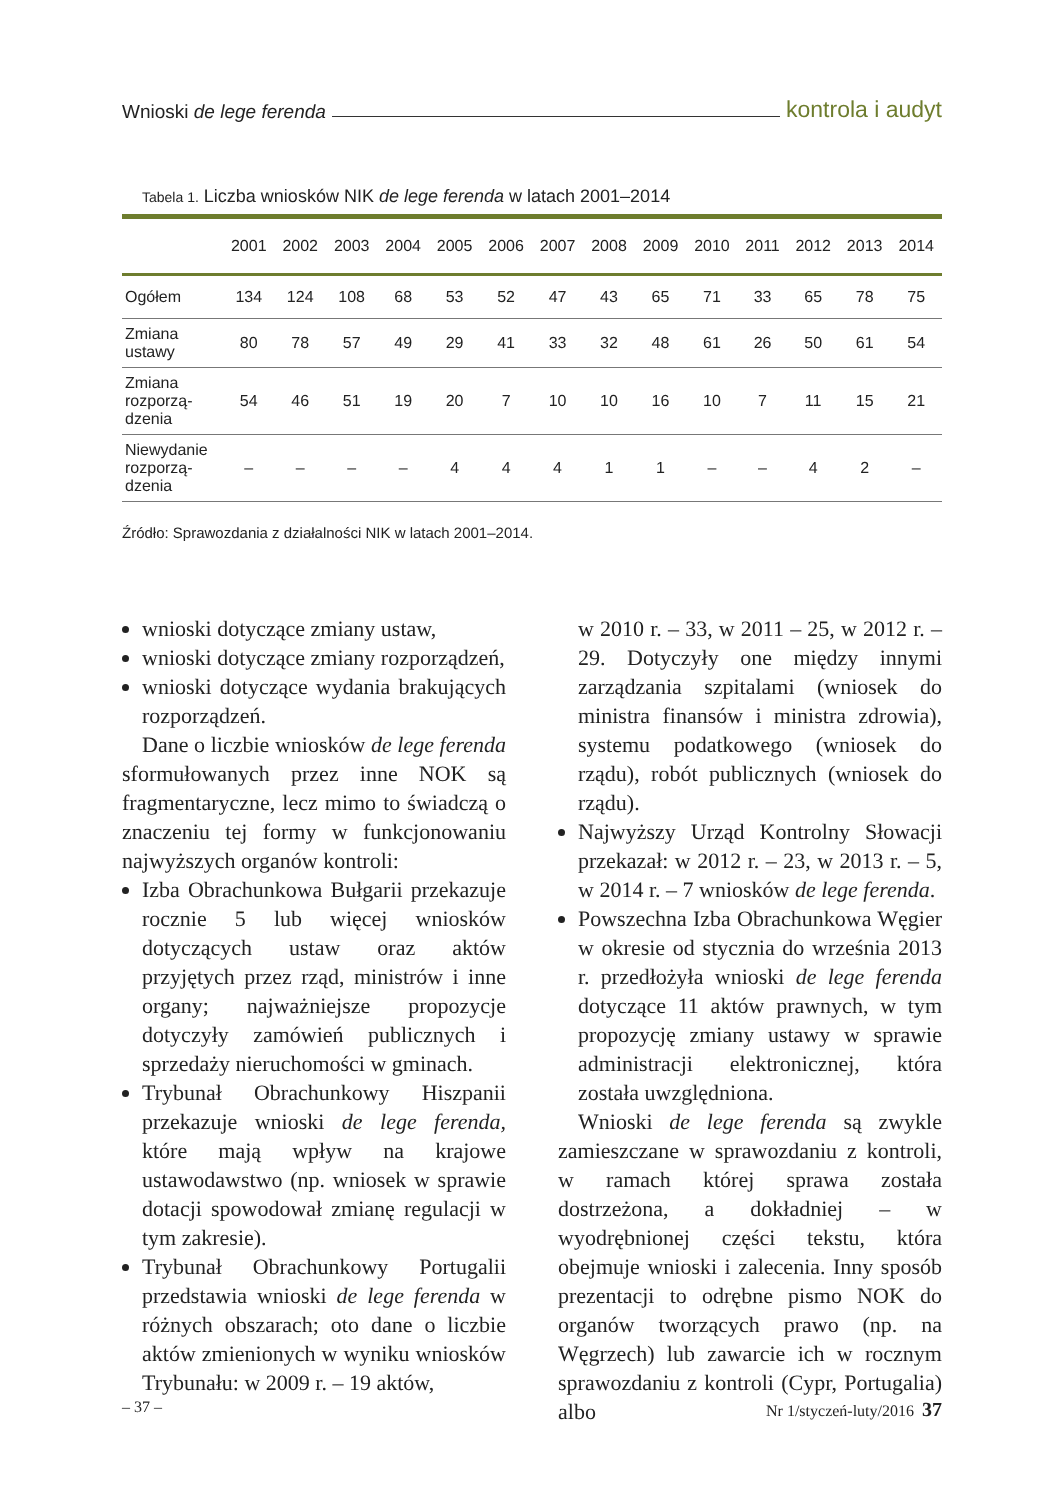Wnioski de lege ferenda kontrola i audyt
Tabela 1. Liczba wniosków NIK de lege ferenda w latach 2001–2014
| | 2001 | 2002 | 2003 | 2004 | 2005 | 2006 | 2007 | 2008 | 2009 | 2010 | 2011 | 2012 | 2013 | 2014 |
| --- | --- | --- | --- | --- | --- | --- | --- | --- | --- | --- | --- | --- | --- | --- |
| Ogółem | 134 | 124 | 108 | 68 | 53 | 52 | 47 | 43 | 65 | 71 | 33 | 65 | 78 | 75 |
| Zmiana ustawy | 80 | 78 | 57 | 49 | 29 | 41 | 33 | 32 | 48 | 61 | 26 | 50 | 61 | 54 |
| Zmiana rozporzą- dzenia | 54 | 46 | 51 | 19 | 20 | 7 | 10 | 10 | 16 | 10 | 7 | 11 | 15 | 21 |
| Niewydanie rozporzą- dzenia | – | – | – | – | 4 | 4 | 4 | 1 | 1 | – | – | 4 | 2 | – |
Źródło: Sprawozdania z działalności NIK w latach 2001–2014.
wnioski dotyczące zmiany ustaw,
wnioski dotyczące zmiany rozporządzeń,
wnioski dotyczące wydania brakujących rozporządzeń.
Dane o liczbie wniosków de lege ferenda sformułowanych przez inne NOK są fragmentaryczne, lecz mimo to świadczą o znaczeniu tej formy w funkcjonowaniu najwyższych organów kontroli:
Izba Obrachunkowa Bułgarii przekazuje rocznie 5 lub więcej wniosków dotyczących ustaw oraz aktów przyjętych przez rząd, ministrów i inne organy; najważniejsze propozycje dotyczyły zamówień publicznych i sprzedaży nieruchomości w gminach.
Trybunał Obrachunkowy Hiszpanii przekazuje wnioski de lege ferenda, które mają wpływ na krajowe ustawodawstwo (np. wniosek w sprawie dotacji spowodował zmianę regulacji w tym zakresie).
Trybunał Obrachunkowy Portugalii przedstawia wnioski de lege ferenda w różnych obszarach; oto dane o liczbie aktów zmienionych w wyniku wniosków Trybunału: w 2009 r. – 19 aktów,
w 2010 r. – 33, w 2011 – 25, w 2012 r. – 29. Dotyczyły one między innymi zarządzania szpitalami (wniosek do ministra finansów i ministra zdrowia), systemu podatkowego (wniosek do rządu), robót publicznych (wniosek do rządu).
Najwyższy Urząd Kontrolny Słowacji przekazał: w 2012 r. – 23, w 2013 r. – 5, w 2014 r. – 7 wniosków de lege ferenda.
Powszechna Izba Obrachunkowa Węgier w okresie od stycznia do września 2013 r. przedłożyła wnioski de lege ferenda dotyczące 11 aktów prawnych, w tym propozycję zmiany ustawy w sprawie administracji elektronicznej, która została uwzględniona.
Wnioski de lege ferenda są zwykle zamieszczane w sprawozdaniu z kontroli, w ramach której sprawa została dostrzeżona, a dokładniej – w wyodrębnionej części tekstu, która obejmuje wnioski i zalecenia. Inny sposób prezentacji to odrębne pismo NOK do organów tworzących prawo (np. na Węgrzech) lub zawarcie ich w rocznym sprawozdaniu z kontroli (Cypr, Portugalia) albo
– 37 – Nr 1/styczeń-luty/2016 37